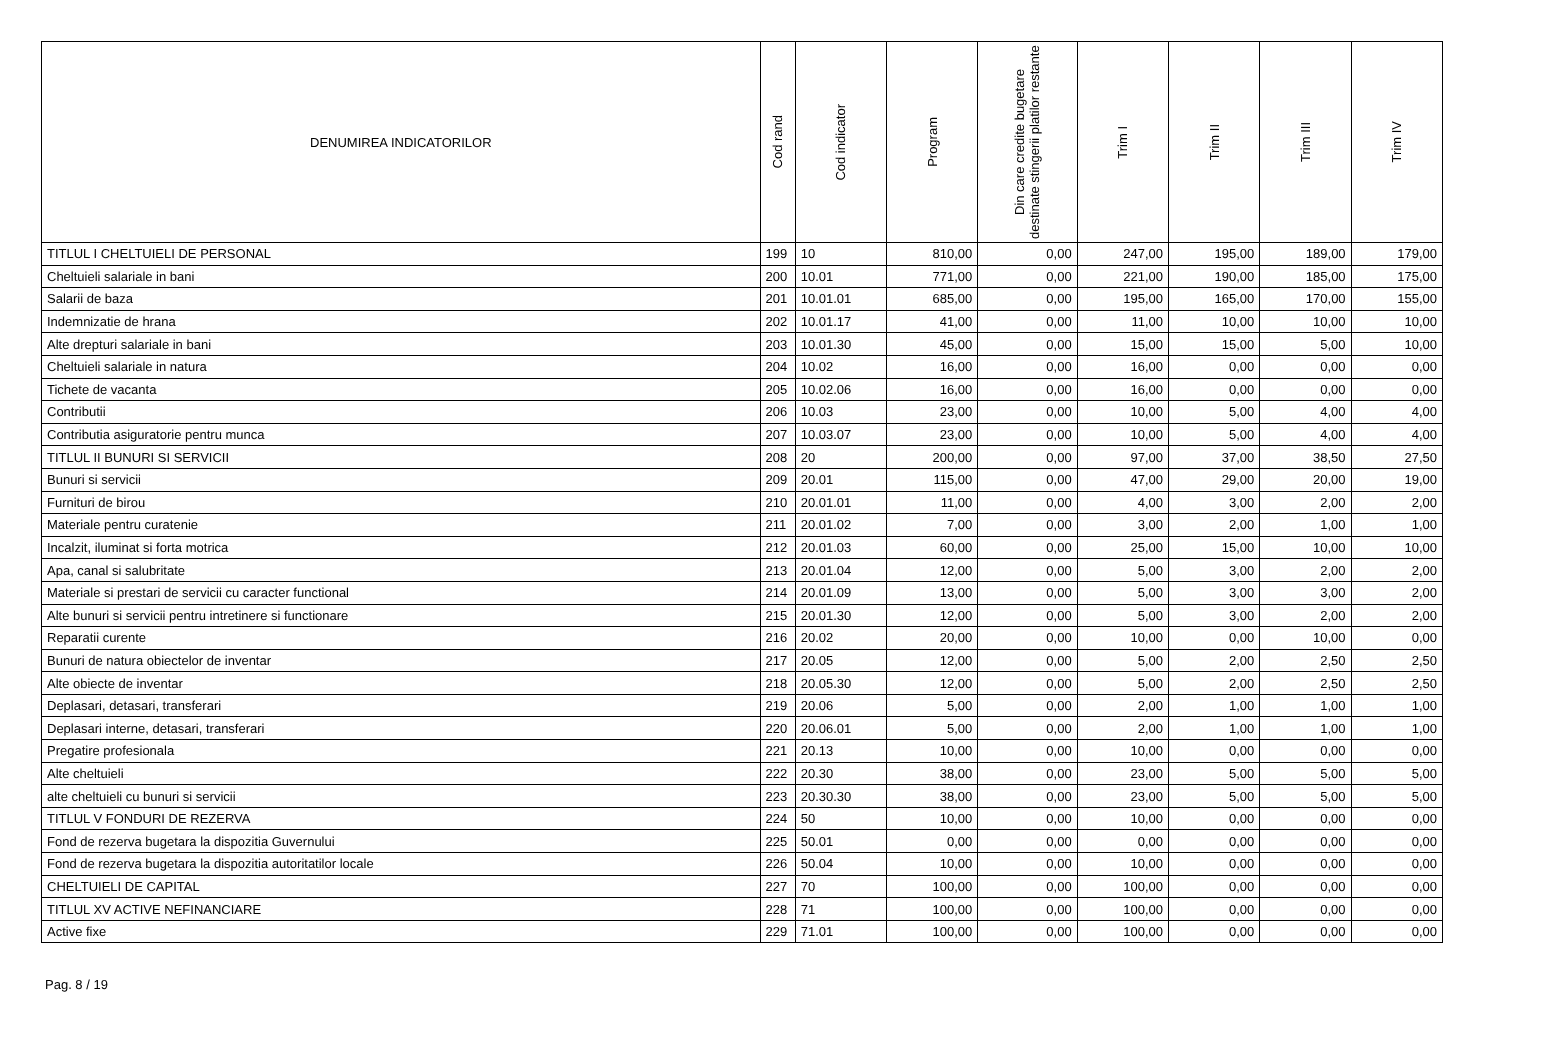| DENUMIREA INDICATORILOR | Cod rand | Cod indicator | Program | Din care credite bugetare destinate stingerii platilor restante | Trim I | Trim II | Trim III | Trim IV |
| --- | --- | --- | --- | --- | --- | --- | --- | --- |
| TITLUL I CHELTUIELI DE PERSONAL | 199 | 10 | 810,00 | 0,00 | 247,00 | 195,00 | 189,00 | 179,00 |
| Cheltuieli salariale in bani | 200 | 10.01 | 771,00 | 0,00 | 221,00 | 190,00 | 185,00 | 175,00 |
| Salarii de baza | 201 | 10.01.01 | 685,00 | 0,00 | 195,00 | 165,00 | 170,00 | 155,00 |
| Indemnizatie de hrana | 202 | 10.01.17 | 41,00 | 0,00 | 11,00 | 10,00 | 10,00 | 10,00 |
| Alte drepturi salariale in bani | 203 | 10.01.30 | 45,00 | 0,00 | 15,00 | 15,00 | 5,00 | 10,00 |
| Cheltuieli salariale in natura | 204 | 10.02 | 16,00 | 0,00 | 16,00 | 0,00 | 0,00 | 0,00 |
| Tichete de vacanta | 205 | 10.02.06 | 16,00 | 0,00 | 16,00 | 0,00 | 0,00 | 0,00 |
| Contributii | 206 | 10.03 | 23,00 | 0,00 | 10,00 | 5,00 | 4,00 | 4,00 |
| Contributia asiguratorie pentru munca | 207 | 10.03.07 | 23,00 | 0,00 | 10,00 | 5,00 | 4,00 | 4,00 |
| TITLUL II BUNURI SI SERVICII | 208 | 20 | 200,00 | 0,00 | 97,00 | 37,00 | 38,50 | 27,50 |
| Bunuri si servicii | 209 | 20.01 | 115,00 | 0,00 | 47,00 | 29,00 | 20,00 | 19,00 |
| Furnituri de birou | 210 | 20.01.01 | 11,00 | 0,00 | 4,00 | 3,00 | 2,00 | 2,00 |
| Materiale pentru curatenie | 211 | 20.01.02 | 7,00 | 0,00 | 3,00 | 2,00 | 1,00 | 1,00 |
| Incalzit, iluminat si forta motrica | 212 | 20.01.03 | 60,00 | 0,00 | 25,00 | 15,00 | 10,00 | 10,00 |
| Apa, canal si salubritate | 213 | 20.01.04 | 12,00 | 0,00 | 5,00 | 3,00 | 2,00 | 2,00 |
| Materiale si prestari de servicii cu caracter functional | 214 | 20.01.09 | 13,00 | 0,00 | 5,00 | 3,00 | 3,00 | 2,00 |
| Alte bunuri si servicii pentru intretinere si functionare | 215 | 20.01.30 | 12,00 | 0,00 | 5,00 | 3,00 | 2,00 | 2,00 |
| Reparatii curente | 216 | 20.02 | 20,00 | 0,00 | 10,00 | 0,00 | 10,00 | 0,00 |
| Bunuri de natura obiectelor de inventar | 217 | 20.05 | 12,00 | 0,00 | 5,00 | 2,00 | 2,50 | 2,50 |
| Alte obiecte de inventar | 218 | 20.05.30 | 12,00 | 0,00 | 5,00 | 2,00 | 2,50 | 2,50 |
| Deplasari, detasari, transferari | 219 | 20.06 | 5,00 | 0,00 | 2,00 | 1,00 | 1,00 | 1,00 |
| Deplasari interne, detasari, transferari | 220 | 20.06.01 | 5,00 | 0,00 | 2,00 | 1,00 | 1,00 | 1,00 |
| Pregatire profesionala | 221 | 20.13 | 10,00 | 0,00 | 10,00 | 0,00 | 0,00 | 0,00 |
| Alte cheltuieli | 222 | 20.30 | 38,00 | 0,00 | 23,00 | 5,00 | 5,00 | 5,00 |
| alte cheltuieli cu bunuri si servicii | 223 | 20.30.30 | 38,00 | 0,00 | 23,00 | 5,00 | 5,00 | 5,00 |
| TITLUL V FONDURI DE REZERVA | 224 | 50 | 10,00 | 0,00 | 10,00 | 0,00 | 0,00 | 0,00 |
| Fond de rezerva bugetara la dispozitia Guvernului | 225 | 50.01 | 0,00 | 0,00 | 0,00 | 0,00 | 0,00 | 0,00 |
| Fond de rezerva bugetara la dispozitia autoritatilor locale | 226 | 50.04 | 10,00 | 0,00 | 10,00 | 0,00 | 0,00 | 0,00 |
| CHELTUIELI DE CAPITAL | 227 | 70 | 100,00 | 0,00 | 100,00 | 0,00 | 0,00 | 0,00 |
| TITLUL XV ACTIVE NEFINANCIARE | 228 | 71 | 100,00 | 0,00 | 100,00 | 0,00 | 0,00 | 0,00 |
| Active fixe | 229 | 71.01 | 100,00 | 0,00 | 100,00 | 0,00 | 0,00 | 0,00 |
Pag. 8 / 19